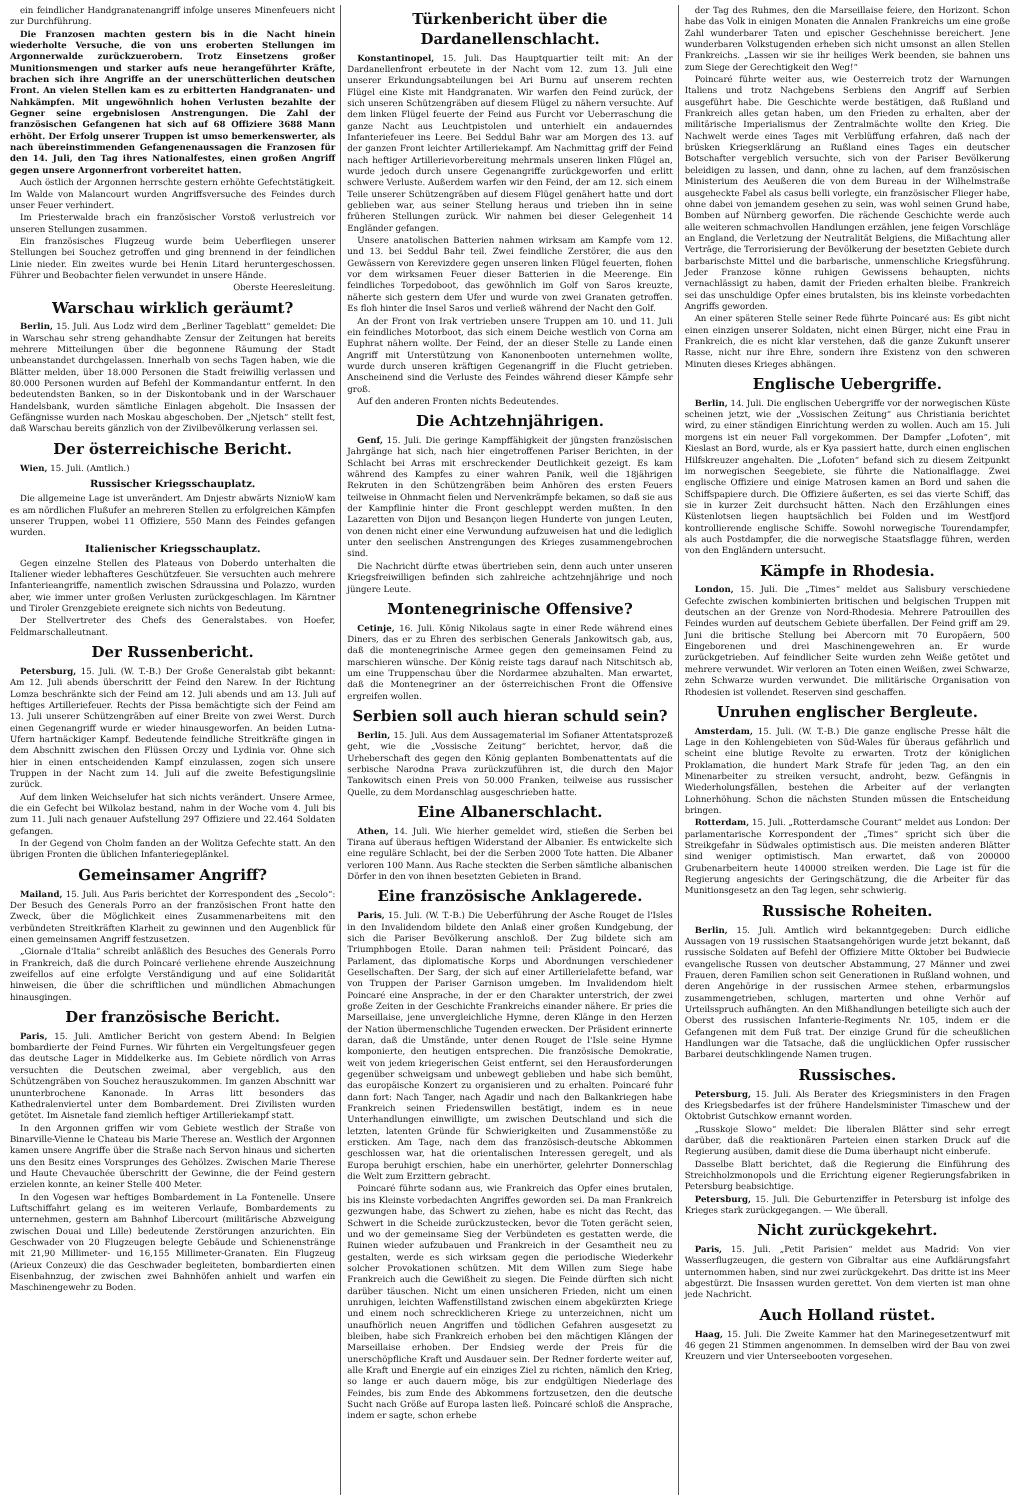ein feindlicher Handgranatenangriff infolge unseres Minenfeuers nicht zur Durchführung.
Die Franzosen machten gestern bis in die Nacht hinein wiederholte Versuche, die von uns eroberten Stellungen im Argonnerwalde zurückzuerobern. Trotz Einsetzens großer Munitionsmengen und starker aufs neue herangeführter Kräfte, brachen sich ihre Angriffe an der unerschütterlichen deutschen Front. An vielen Stellen kam es zu erbitterten Handgranaten- und Nahkämpfen. Mit ungewöhnlich hohen Verlusten bezahlte der Gegner seine ergebnislosen Anstrengungen. Die Zahl der französischen Gefangenen hat sich auf 68 Offiziere 3688 Mann erhöht. Der Erfolg unserer Truppen ist umso bemerkenswerter, als nach übereinstimmenden Gefangenenaussagen die Franzosen für den 14. Juli, den Tag ihres Nationalfestes, einen großen Angriff gegen unsere Argonnerfront vorbereitet hatten.
Auch östlich der Argonnen herrschte gestern erhöhte Gefechtstätigkeit. Im Walde von Malancourt wurden Angriffsversuche des Feindes durch unser Feuer verhindert.
Im Priesterwalde brach ein französischer Vorstoß verlustreich vor unseren Stellungen zusammen.
Ein französisches Flugzeug wurde beim Ueberfliegen unserer Stellungen bei Souchez getroffen und ging brennend in der feindlichen Linie nieder. Ein zweites wurde bei Henin Litard heruntergeschossen. Führer und Beobachter fielen verwundet in unsere Hände.
Oberste Heeresleitung.
Warschau wirklich geräumt?
Berlin, 15. Juli. Aus Lodz wird dem „Berliner Tageblatt“ gemeldet: Die in Warschau sehr streng gehandhabte Zensur der Zeitungen hat bereits mehrere Mitteilungen über die begonnene Räumung der Stadt unbeanstandet durchgelassen. Innerhalb von sechs Tagen haben, wie die Blätter melden, über 18.000 Personen die Stadt freiwillig verlassen und 80.000 Personen wurden auf Befehl der Kommandantur entfernt. In den bedeutendsten Banken, so in der Diskontobank und in der Warschauer Handelsbank, wurden sämtliche Einlagen abgeholt. Die Insassen der Gefängnisse wurden nach Moskau abgeschoben. Der „Njetsch“ stellt fest, daß Warschau bereits gänzlich von der Zivilbevölkerung verlassen sei.
Der österreichische Bericht.
Wien, 15. Juli. (Amtlich.)
Russischer Kriegsschauplatz.
Die allgemeine Lage ist unverändert. Am Dnjestr abwärts NiznioW kam es am nördlichen Flußufer an mehreren Stellen zu erfolgreichen Kämpfen unserer Truppen, wobei 11 Offiziere, 550 Mann des Feindes gefangen wurden.
Italienischer Kriegsschauplatz.
Gegen einzelne Stellen des Plateaus von Doberdo unterhalten die Italiener wieder lebhafteres Geschützfeuer. Sie versuchten auch mehrere Infanterieangriffe, namentlich zwischen Sdraussina und Polazzo, wurden aber, wie immer unter großen Verlusten zurückgeschlagen. Im Kärntner und Tiroler Grenzgebiete ereignete sich nichts von Bedeutung.
Der Stellvertreter des Chefs des Generalstabes. von Hoefer, Feldmarschalleutnant.
Der Russenbericht.
Petersburg, 15. Juli. (W. T.-B.) Der Große Generalstab gibt bekannt: Am 12. Juli abends überschritt der Feind den Narew. In der Richtung Lomza beschränkte sich der Feind am 12. Juli abends und am 13. Juli auf heftiges Artilleriefeuer. Rechts der Pissa bemächtigte sich der Feind am 13. Juli unserer Schützengräben auf einer Breite von zwei Werst. Durch einen Gegenangriff wurde er wieder hinausgeworfen. An beiden Lutna-Ufern hartnäckiger Kampf. Bedeutende feindliche Streitkräfte gingen in dem Abschnitt zwischen den Flüssen Orczy und Lydinia vor. Ohne sich hier in einen entscheidenden Kampf einzulassen, zogen sich unsere Truppen in der Nacht zum 14. Juli auf die zweite Befestigungslinie zurück.
Auf dem linken Weichselufer hat sich nichts verändert. Unsere Armee, die ein Gefecht bei Wilkolaz bestand, nahm in der Woche vom 4. Juli bis zum 11. Juli nach genauer Aufstellung 297 Offiziere und 22.464 Soldaten gefangen.
In der Gegend von Cholm fanden an der Wolitza Gefechte statt. An den übrigen Fronten die üblichen Infanteriegeplänkel.
Gemeinsamer Angriff?
Mailand, 15. Juli. Aus Paris berichtet der Korrespondent des „Secolo“: Der Besuch des Generals Porro an der französischen Front hatte den Zweck, über die Möglichkeit eines Zusammenarbeitens mit den verbündeten Streitkräften Klarheit zu gewinnen und den Augenblick für einen gemeinsamen Angriff festzusetzen.
„Giornale d'Italia“ schreibt anläßlich des Besuches des Generals Porro in Frankreich, daß die durch Poincaré verliehene ehrende Auszeichnung zweifellos auf eine erfolgte Verständigung und auf eine Solidarität hinweisen, die über die schriftlichen und mündlichen Abmachungen hinausgingen.
Der französische Bericht.
Paris, 15. Juli. Amtlicher Bericht von gestern Abend: In Belgien bombardierte der Feind Furnes. Wir führten ein Vergeltungsfeuer gegen das deutsche Lager in Middelkerke aus. Im Gebiete nördlich von Arras versuchten die Deutschen zweimal, aber vergeblich, aus den Schützengräben von Souchez herauszukommen. Im ganzen Abschnitt war ununterbrochene Kanonade. In Arras litt besonders das Kathedralenviertel unter dem Bombardement. Drei Zivilisten wurden getötet. Im Aisnetale fand ziemlich heftiger Artilleriekampf statt.
In den Argonnen griffen wir vom Gebiete westlich der Straße von Binarville-Vienne le Chateau bis Marie Therese an. Westlich der Argonnen kamen unsere Angriffe über die Straße nach Servon hinaus und sicherten uns den Besitz eines Vorsprunges des Gehölzes. Zwischen Marie Therese und Haute Chevauchée überschritt der Gewinne, die der Feind gestern erzielen konnte, an keiner Stelle 400 Meter.
In den Vogesen war heftiges Bombardement in La Fontenelle. Unsere Luftschiffahrt gelang es im weiteren Verlaufe, Bombardements zu unternehmen, gestern am Bahnhof Libercourt (militärische Abzweigung zwischen Douai und Lille) bedeutende Zerstörungen anzurichten. Ein Geschwader von 20 Flugzeugen belegte Gebäude und Schienenstränge mit 21,90 Millimeter- und 16,155 Millimeter-Granaten. Ein Flugzeug (Arieux Conzeux) die das Geschwader begleiteten, bombardierten einen Eisenbahnzug, der zwischen zwei Bahnhöfen anhielt und warfen ein Maschinengewehr zu Boden.
Türkenbericht über die Dardanellenschlacht.
Konstantinopel, 15. Juli. Das Hauptquartier teilt mit: An der Dardanellenfront erbeutete in der Nacht vom 12. zum 13. Juli eine unserer Erkundungsabteilungen bei Ari Burnu auf unserem rechten Flügel eine Kiste mit Handgranaten. Wir warfen den Feind zurück, der sich unseren Schützengräben auf diesem Flügel zu nähern versuchte. Auf dem linken Flügel feuerte der Feind aus Furcht vor Ueberraschung die ganze Nacht aus Leuchtpistolen und unterhielt ein andauerndes Infanteriefeuer ins Leere. Bei Seddul Bahr war am Morgen des 13. auf der ganzen Front leichter Artilleriekampf. Am Nachmittag griff der Feind nach heftiger Artillerievorbereitung mehrmals unseren linken Flügel an, wurde jedoch durch unsere Gegenangriffe zurückgeworfen und erlitt schwere Verluste. Außerdem warfen wir den Feind, der am 12. sich einem Teile unserer Schützengräben auf diesem Flügel genähert hatte und dort geblieben war, aus seiner Stellung heraus und trieben ihn in seine früheren Stellungen zurück. Wir nahmen bei dieser Gelegenheit 14 Engländer gefangen.
Unsere anatolischen Batterien nahmen wirksam am Kampfe vom 12. und 13. bei Seddul Bahr teil. Zwei feindliche Zerstörer, die aus den Gewässern von Kerevizdere gegen unseren linken Flügel feuerten, flohen vor dem wirksamen Feuer dieser Batterien in die Meerenge. Ein feindliches Torpedoboot, das gewöhnlich im Golf von Saros kreuzte, näherte sich gestern dem Ufer und wurde von zwei Granaten getroffen. Es floh hinter die Insel Saros und verließ während der Nacht den Golf.
An der Front von Irak vertrieben unsere Truppen am 10. und 11. Juli ein feindliches Motorboot, das sich einem Deiche westlich von Corna am Euphrat nähern wollte. Der Feind, der an dieser Stelle zu Lande einen Angriff mit Unterstützung von Kanonenbooten unternehmen wollte, wurde durch unseren kräftigen Gegenangriff in die Flucht getrieben. Anscheinend sind die Verluste des Feindes während dieser Kämpfe sehr groß.
Auf den anderen Fronten nichts Bedeutendes.
Die Achtzehnjährigen.
Genf, 15. Juli. Die geringe Kampffähigkeit der jüngsten französischen Jahrgänge hat sich, nach hier eingetroffenen Pariser Berichten, in der Schlacht bei Arras mit erschreckender Deutlichkeit gezeigt. Es kam während des Kampfes zu einer wahren Panik, weil die 18jährigen Rekruten in den Schützengräben beim Anhören des ersten Feuers teilweise in Ohnmacht fielen und Nervenkrämpfe bekamen, so daß sie aus der Kampflinie hinter die Front geschleppt werden mußten. In den Lazaretten von Dijon und Besançon liegen Hunderte von jungen Leuten, von denen nicht einer eine Verwundung aufzuweisen hat und die lediglich unter den seelischen Anstrengungen des Krieges zusammengebrochen sind.
Die Nachricht dürfte etwas übertrieben sein, denn auch unter unseren Kriegsfreiwilligen befinden sich zahlreiche achtzehnjährige und noch jüngere Leute.
Montenegrinische Offensive?
Cetinje, 16. Juli. König Nikolaus sagte in einer Rede während eines Diners, das er zu Ehren des serbischen Generals Jankowitsch gab, aus, daß die montenegrinische Armee gegen den gemeinsamen Feind zu marschieren wünsche. Der König reiste tags darauf nach Nitschitsch ab, um eine Truppenschau über die Nordarmee abzuhalten. Man erwartet, daß die Montenegriner an der österreichischen Front die Offensive ergreifen wollen.
Serbien soll auch hieran schuld sein?
Berlin, 15. Juli. Aus dem Aussagematerial im Sofianer Attentatsprozeß geht, wie die „Vossische Zeitung“ berichtet, hervor, daß die Urheberschaft des gegen den König geplanten Bombenattentats auf die serbische Narodna Prava zurückzuführen ist, die durch den Major Tankowitsch einen Preis von 50.000 Franken, teilweise aus russischer Quelle, zu dem Mordanschlag ausgeschrieben hatte.
Eine Albanerschlacht.
Athen, 14. Juli. Wie hierher gemeldet wird, stießen die Serben bei Tirana auf überaus heftigen Widerstand der Albanier. Es entwickelte sich eine reguläre Schlacht, bei der die Serben 2000 Tote hatten. Die Albaner verloren 100 Mann. Aus Rache steckten die Serben sämtliche albanischen Dörfer in den von ihnen besetzten Gebieten in Brand.
Eine französische Anklagerede.
Paris, 15. Juli. (W. T.-B.) Die Ueberführung der Asche Rouget de l'Isles in den Invalidendom bildete den Anlaß einer großen Kundgebung, der sich die Pariser Bevölkerung anschloß. Der Zug bildete sich am Triumphbogen Etoile. Daran nahmen teil: Präsident Poincaré, das Parlament, das diplomatische Korps und Abordnungen verschiedener Gesellschaften. Der Sarg, der sich auf einer Artillerielafette befand, war von Truppen der Pariser Garnison umgeben. Im Invalidendom hielt Poincaré eine Ansprache, in der er den Charakter unterstrich, der zwei große Zeiten in der Geschichte Frankreichs einander nähere. Er pries die Marseillaise, jene unvergleichliche Hymne, deren Klänge in den Herzen der Nation übermenschliche Tugenden erwecken. Der Präsident erinnerte daran, daß die Umstände, unter denen Rouget de l'Isle seine Hymne komponierte, den heutigen entsprechen. Die französische Demokratie, weit von jedem kriegerischen Geist entfernt, sei den Herausforderungen gegenüber schweigsam und unbewegt geblieben und habe sich bemüht, das europäische Konzert zu organisieren und zu erhalten. Poincaré fuhr dann fort: Nach Tanger, nach Agadir und nach den Balkankriegen habe Frankreich seinen Friedenswillen bestätigt, indem es in neue Unterhandlungen einwilligte, um zwischen Deutschland und sich die letzten, latenten Gründe für Schwierigkeiten und Zusammenstöße zu ersticken. Am Tage, nach dem das französisch-deutsche Abkommen geschlossen war, hat die orientalischen Interessen geregelt, und als Europa beruhigt erschien, habe ein unerhörter, gelehrter Donnerschlag die Welt zum Erzittern gebracht.
Poincaré führte sodann aus, wie Frankreich das Opfer eines brutalen, bis ins Kleinste vorbedachten Angriffes geworden sei. Da man Frankreich gezwungen habe, das Schwert zu ziehen, habe es nicht das Recht, das Schwert in die Scheide zurückzustecken, bevor die Toten gerächt seien, und wo der gemeinsame Sieg der Verbündeten es gestatten werde, die Ruinen wieder aufzubauen und Frankreich in der Gesamtheit neu zu gestalten, werde es sich wirksam gegen die periodische Wiederkehr solcher Provokationen schützen. Mit dem Willen zum Siege habe Frankreich auch die Gewißheit zu siegen. Die Feinde dürften sich nicht darüber täuschen. Nicht um einen unsicheren Frieden, nicht um einen unruhigen, leichten Waffenstillstand zwischen einem abgekürzten Kriege und einem noch schrecklicheren Kriege zu unterzeichnen, nicht um unaufhörlich neuen Angriffen und tödlichen Gefahren ausgesetzt zu bleiben, habe sich Frankreich erhoben bei den mächtigen Klängen der Marseillaise erhoben. Der Endsieg werde der Preis für die unerschöpfliche Kraft und Ausdauer sein. Der Redner forderte weiter auf, alle Kraft und Energie auf ein einziges Ziel zu richten, nämlich den Krieg, so lange er auch dauern möge, bis zur endgültigen Niederlage des Feindes, bis zum Ende des Abkommens fortzusetzen, den die deutsche Sucht nach Größe auf Europa lasten ließ. Poincaré schloß die Ansprache, indem er sagte, schon erhebe
der Tag des Ruhmes, den die Marseillaise feiere, den Horizont. Schon habe das Volk in einigen Monaten die Annalen Frankreichs um eine große Zahl wunderbarer Taten und epischer Geschehnisse bereichert. Jene wunderbaren Volkstugenden erheben sich nicht umsonst an allen Stellen Frankreichs. „Lassen wir sie ihr heiliges Werk beenden, sie bahnen uns zum Siege der Gerechtigkeit den Weg!“
Poincaré führte weiter aus, wie Oesterreich trotz der Warnungen Italiens und trotz Nachgebens Serbiens den Angriff auf Serbien ausgeführt habe. Die Geschichte werde bestätigen, daß Rußland und Frankreich alles getan haben, um den Frieden zu erhalten, aber der militärische Imperialismus der Zentralmächte wollte den Krieg. Die Nachwelt werde eines Tages mit Verblüffung erfahren, daß nach der brüsken Kriegserklärung an Rußland eines Tages ein deutscher Botschafter vergeblich versuchte, sich von der Pariser Bevölkerung beleidigen zu lassen, und dann, ohne zu lachen, auf dem französischen Ministerium des Aeußeren die von dem Bureau in der Wilhelmstraße ausgeheckte Fabel als casus belli vorlegte, ein französischer Flieger habe, ohne dabei von jemandem gesehen zu sein, was wohl seinen Grund habe, Bomben auf Nürnberg geworfen. Die rächende Geschichte werde auch alle weiteren schmachvollen Handlungen erzählen, jene feigen Vorschläge an England, die Verletzung der Neutralität Belgiens, die Mißachtung aller Verträge, die Terrorisierung der Bevölkerung der besetzten Gebiete durch barbarischste Mittel und die barbarische, unmenschliche Kriegsführung. Jeder Franzose könne ruhigen Gewissens behaupten, nichts vernachlässigt zu haben, damit der Frieden erhalten bleibe. Frankreich sei das unschuldige Opfer eines brutalsten, bis ins kleinste vorbedachten Angriffs geworden.
An einer späteren Stelle seiner Rede führte Poincaré aus: Es gibt nicht einen einzigen unserer Soldaten, nicht einen Bürger, nicht eine Frau in Frankreich, die es nicht klar verstehen, daß die ganze Zukunft unserer Rasse, nicht nur ihre Ehre, sondern ihre Existenz von den schweren Minuten dieses Krieges abhängen.
Englische Uebergriffe.
Berlin, 14. Juli. Die englischen Uebergriffe vor der norwegischen Küste scheinen jetzt, wie der „Vossischen Zeitung“ aus Christiania berichtet wird, zu einer ständigen Einrichtung werden zu wollen. Auch am 15. Juli morgens ist ein neuer Fall vorgekommen. Der Dampfer „Lofoten“, mit Kieslast an Bord, wurde, als er Kya passiert hatte, durch einen englischen Hilfskreuzer angehalten. Die „Lofoten“ befand sich zu diesem Zeitpunkt im norwegischen Seegebiete, sie führte die Nationalflagge. Zwei englische Offiziere und einige Matrosen kamen an Bord und sahen die Schiffspapiere durch. Die Offiziere äußerten, es sei das vierte Schiff, das sie in kurzer Zeit durchsucht hätten. Nach den Erzählungen eines Küstenlotsen liegen hauptsächlich bei Folden und im Westfjord kontrollierende englische Schiffe. Sowohl norwegische Tourendampfer, als auch Postdampfer, die die norwegische Staatsflagge führen, werden von den Engländern untersucht.
Kämpfe in Rhodesia.
London, 15. Juli. Die „Times“ meldet aus Salisbury verschiedene Gefechte zwischen kombinierten britischen und belgischen Truppen mit deutschen an der Grenze von Nord-Rhodesia. Mehrere Patrouillen des Feindes wurden auf deutschem Gebiete überfallen. Der Feind griff am 29. Juni die britische Stellung bei Abercorn mit 70 Europäern, 500 Eingeborenen und drei Maschinengewehren an. Er wurde zurückgetrieben. Auf feindlicher Seite wurden zehn Weiße getötet und mehrere verwundet. Wir verloren an Toten einen Weißen, zwei Schwarze, zehn Schwarze wurden verwundet. Die militärische Organisation von Rhodesien ist vollendet. Reserven sind geschaffen.
Unruhen englischer Bergleute.
Amsterdam, 15. Juli. (W. T.-B.) Die ganze englische Presse hält die Lage in den Kohlengebieten von Süd-Wales für überaus gefährlich und scheint eine blutige Revolte zu erwarten. Trotz der königlichen Proklamation, die hundert Mark Strafe für jeden Tag, an den ein Minenarbeiter zu streiken versucht, androht, bezw. Gefängnis in Wiederholungsfällen, bestehen die Arbeiter auf der verlangten Lohnerhöhung. Schon die nächsten Stunden müssen die Entscheidung bringen.
Rotterdam, 15. Juli. „Rotterdamsche Courant“ meldet aus London: Der parlamentarische Korrespondent der „Times“ spricht sich über die Streikgefahr in Südwales optimistisch aus. Die meisten anderen Blätter sind weniger optimistisch. Man erwartet, daß von 200000 Grubenarbeitern heute 140000 streiken werden. Die Lage ist für die Regierung angesichts der Geringschätzung, die die Arbeiter für das Munitionsgesetz an den Tag legen, sehr schwierig.
Russische Roheiten.
Berlin, 15. Juli. Amtlich wird bekanntgegeben: Durch eidliche Aussagen von 19 russischen Staatsangehörigen wurde jetzt bekannt, daß russische Soldaten auf Befehl der Offiziere Mitte Oktober bei Budwiecie evangelische Russen von deutscher Abstammung, 27 Männer und zwei Frauen, deren Familien schon seit Generationen in Rußland wohnen, und deren Angehörige in der russischen Armee stehen, erbarmungslos zusammengetrieben, schlugen, marterten und ohne Verhör auf Urteilsspruch aufhängten. An den Mißhandlungen beteiligte sich auch der Oberst des russischen Infanterie-Regiments Nr. 105, indem er die Gefangenen mit dem Fuß trat. Der einzige Grund für die scheußlichen Handlungen war die Tatsache, daß die unglücklichen Opfer russischer Barbarei deutschklingende Namen trugen.
Russisches.
Petersburg, 15. Juli. Als Berater des Kriegsministers in den Fragen des Kriegsbedarfes ist der frühere Handelsminister Timaschew und der Oktobrist Gutschkow ernannt worden.
„Russkoje Slowo“ meldet: Die liberalen Blätter sind sehr erregt darüber, daß die reaktionären Parteien einen starken Druck auf die Regierung ausüben, damit diese die Duma überhaupt nicht einberufe.
Dasselbe Blatt berichtet, daß die Regierung die Einführung des Streichholzmonopols und die Errichtung eigener Regierungsfabriken in Petersburg beabsichtige.
Petersburg, 15. Juli. Die Geburtenziffer in Petersburg ist infolge des Krieges stark zurückgegangen. — Wie überall.
Nicht zurückgekehrt.
Paris, 15. Juli. „Petit Parisien“ meldet aus Madrid: Von vier Wasserflugzeugen, die gestern von Gibraltar aus eine Aufklärungsfahrt unternommen haben, sind nur zwei zurückgekehrt. Das dritte ist ins Meer abgestürzt. Die Insassen wurden gerettet. Von dem vierten ist man ohne jede Nachricht.
Auch Holland rüstet.
Haag, 15. Juli. Die Zweite Kammer hat den Marinegesetzentwurf mit 46 gegen 21 Stimmen angenommen. In demselben wird der Bau von zwei Kreuzern und vier Unterseebooten vorgesehen.